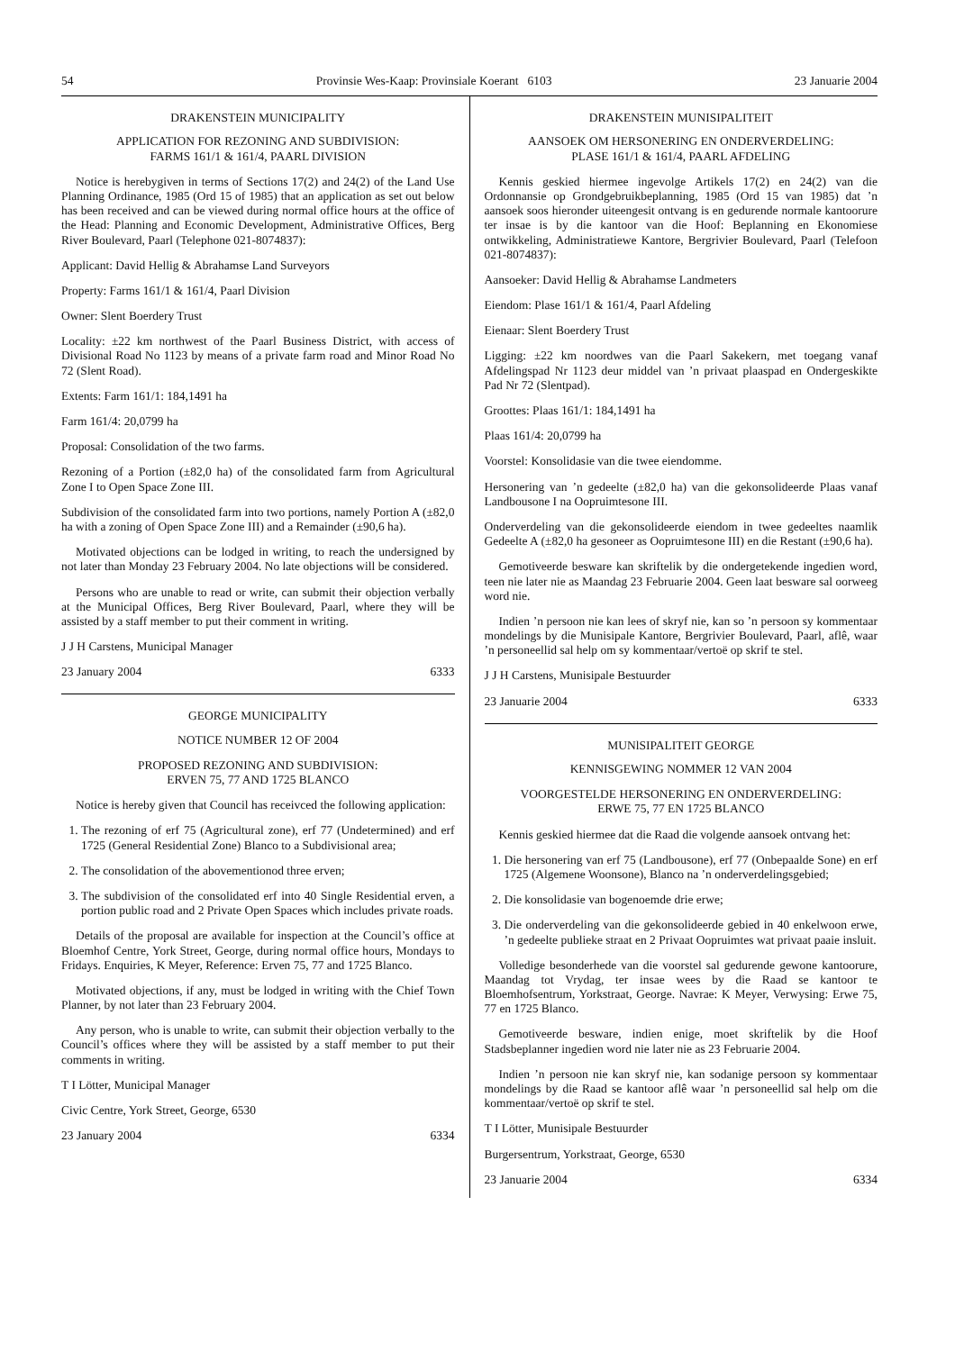54 Provinsie Wes-Kaap: Provinsiale Koerant 6103 23 Januarie 2004
DRAKENSTEIN MUNICIPALITY
APPLICATION FOR REZONING AND SUBDIVISION:
FARMS 161/1 & 161/4, PAARL DIVISION
Notice is herebygiven in terms of Sections 17(2) and 24(2) of the Land Use Planning Ordinance, 1985 (Ord 15 of 1985) that an application as set out below has been received and can be viewed during normal office hours at the office of the Head: Planning and Economic Development, Administrative Offices, Berg River Boulevard, Paarl (Telephone 021-8074837):
Applicant: David Hellig & Abrahamse Land Surveyors
Property: Farms 161/1 & 161/4, Paarl Division
Owner: Slent Boerdery Trust
Locality: ±22 km northwest of the Paarl Business District, with access of Divisional Road No 1123 by means of a private farm road and Minor Road No 72 (Slent Road).
Extents: Farm 161/1: 184,1491 ha
Farm 161/4: 20,0799 ha
Proposal: Consolidation of the two farms.
Rezoning of a Portion (±82,0 ha) of the consolidated farm from Agricultural Zone I to Open Space Zone III.
Subdivision of the consolidated farm into two portions, namely Portion A (±82,0 ha with a zoning of Open Space Zone III) and a Remainder (±90,6 ha).
Motivated objections can be lodged in writing, to reach the undersigned by not later than Monday 23 February 2004. No late objections will be considered.
Persons who are unable to read or write, can submit their objection verbally at the Municipal Offices, Berg River Boulevard, Paarl, where they will be assisted by a staff member to put their comment in writing.
J J H Carstens, Municipal Manager
23 January 2004 6333
GEORGE MUNICIPALITY
NOTICE NUMBER 12 OF 2004
PROPOSED REZONING AND SUBDIVISION:
ERVEN 75, 77 AND 1725 BLANCO
Notice is hereby given that Council has receivced the following application:
1. The rezoning of erf 75 (Agricultural zone), erf 77 (Undetermined) and erf 1725 (General Residential Zone) Blanco to a Subdivisional area;
2. The consolidation of the abovementionod three erven;
3. The subdivision of the consolidated erf into 40 Single Residential erven, a portion public road and 2 Private Open Spaces which includes private roads.
Details of the proposal are available for inspection at the Council’s office at Bloemhof Centre, York Street, George, during normal office hours, Mondays to Fridays. Enquiries, K Meyer, Reference: Erven 75, 77 and 1725 Blanco.
Motivated objections, if any, must be lodged in writing with the Chief Town Planner, by not later than 23 February 2004.
Any person, who is unable to write, can submit their objection verbally to the Council’s offices where they will be assisted by a staff member to put their comments in writing.
T I Lötter, Municipal Manager
Civic Centre, York Street, George, 6530
23 January 2004 6334
DRAKENSTEIN MUNISIPALITEIT
AANSOEK OM HERSONERING EN ONDERVERDELING:
PLASE 161/1 & 161/4, PAARL AFDELING
Kennis geskied hiermee ingevolge Artikels 17(2) en 24(2) van die Ordonnansie op Grondgebruikbeplanning, 1985 (Ord 15 van 1985) dat ’n aansoek soos hieronder uiteengesit ontvang is en gedurende normale kantoorure ter insae is by die kantoor van die Hoof: Beplanning en Ekonomiese ontwikkeling, Administratiewe Kantore, Bergrivier Boulevard, Paarl (Telefoon 021-8074837):
Aansoeker: David Hellig & Abrahamse Landmeters
Eiendom: Plase 161/1 & 161/4, Paarl Afdeling
Eienaar: Slent Boerdery Trust
Ligging: ±22 km noordwes van die Paarl Sakekern, met toegang vanaf Afdelingspad Nr 1123 deur middel van ’n privaat plaaspad en Ondergeskikte Pad Nr 72 (Slentpad).
Groottes: Plaas 161/1: 184,1491 ha
Plaas 161/4: 20,0799 ha
Voorstel: Konsolidasie van die twee eiendomme.
Hersonering van ’n gedeelte (±82,0 ha) van die gekonsolideerde Plaas vanaf Landbousone I na Oopruimtesone III.
Onderverdeling van die gekonsolideerde eiendom in twee gedeeltes naamlik Gedeelte A (±82,0 ha gesoneer as Oopruimtesone III) en die Restant (±90,6 ha).
Gemotiveerde besware kan skriftelik by die ondergetekende ingedien word, teen nie later nie as Maandag 23 Februarie 2004. Geen laat besware sal oorweeg word nie.
Indien ’n persoon nie kan lees of skryf nie, kan so ’n persoon sy kommentaar mondelings by die Munisipale Kantore, Bergrivier Boulevard, Paarl, aflê, waar ’n personeellid sal help om sy kommentaar/vertoë op skrif te stel.
J J H Carstens, Munisipale Bestuurder
23 Januarie 2004 6333
MUNlSIPALITEIT GEORGE
KENNISGEWING NOMMER 12 VAN 2004
VOORGESTELDE HERSONERING EN ONDERVERDELING:
ERWE 75, 77 EN 1725 BLANCO
Kennis geskied hiermee dat die Raad die volgende aansoek ontvang het:
1. Die hersonering van erf 75 (Landbousone), erf 77 (Onbepaalde Sone) en erf 1725 (Algemene Woonsone), Blanco na ’n onderverdelingsgebied;
2. Die konsolidasie van bogenoemde drie erwe;
3. Die onderverdeling van die gekonsolideerde gebied in 40 enkelwoon erwe, ’n gedeelte publieke straat en 2 Privaat Oopruimtes wat privaat paaie insluit.
Volledige besonderhede van die voorstel sal gedurende gewone kantoorure, Maandag tot Vrydag, ter insae wees by die Raad se kantoor te Bloemhofsentrum, Yorkstraat, George. Navrae: K Meyer, Verwysing: Erwe 75, 77 en 1725 Blanco.
Gemotiveerde besware, indien enige, moet skriftelik by die Hoof Stadsbeplanner ingedien word nie later nie as 23 Februarie 2004.
Indien ’n persoon nie kan skryf nie, kan sodanige persoon sy kommentaar mondelings by die Raad se kantoor aflê waar ’n personeellid sal help om die kommentaar/vertoë op skrif te stel.
T I Lötter, Munisipale Bestuurder
Burgersentrum, Yorkstraat, George, 6530
23 Januarie 2004 6334